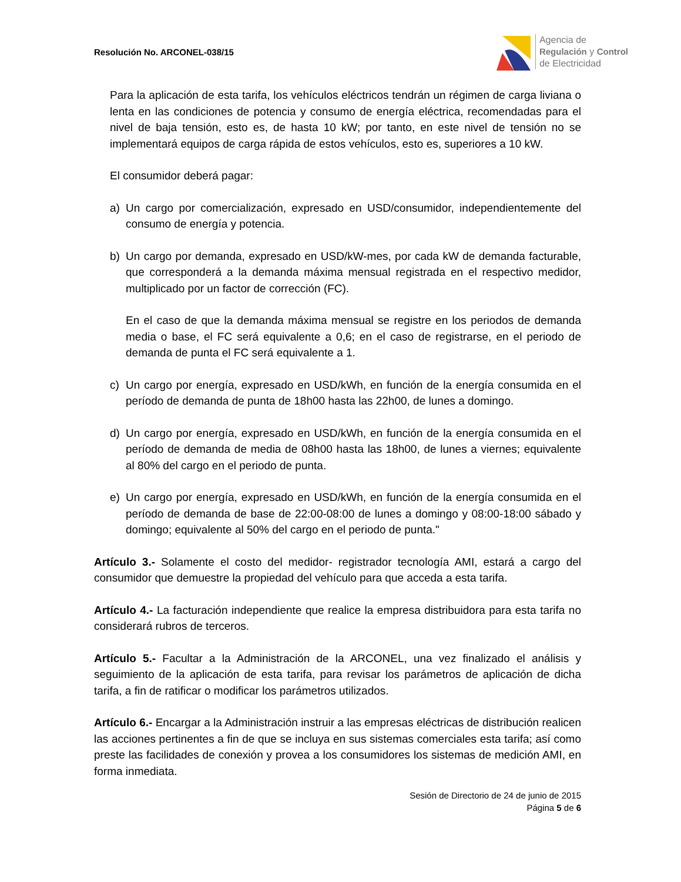Resolución No. ARCONEL-038/15
Agencia de
Regulación y Control
de Electricidad
Para la aplicación de esta tarifa, los vehículos eléctricos tendrán un régimen de carga liviana o lenta en las condiciones de potencia y consumo de energía eléctrica, recomendadas para el nivel de baja tensión, esto es, de hasta 10 kW; por tanto, en este nivel de tensión no se implementará equipos de carga rápida de estos vehículos, esto es, superiores a 10 kW.
El consumidor deberá pagar:
a) Un cargo por comercialización, expresado en USD/consumidor, independientemente del consumo de energía y potencia.
b) Un cargo por demanda, expresado en USD/kW-mes, por cada kW de demanda facturable, que corresponderá a la demanda máxima mensual registrada en el respectivo medidor, multiplicado por un factor de corrección (FC).
En el caso de que la demanda máxima mensual se registre en los periodos de demanda media o base, el FC será equivalente a 0,6; en el caso de registrarse, en el periodo de demanda de punta el FC será equivalente a 1.
c) Un cargo por energía, expresado en USD/kWh, en función de la energía consumida en el período de demanda de punta de 18h00 hasta las 22h00, de lunes a domingo.
d) Un cargo por energía, expresado en USD/kWh, en función de la energía consumida en el período de demanda de media de 08h00 hasta las 18h00, de lunes a viernes; equivalente al 80% del cargo en el periodo de punta.
e) Un cargo por energía, expresado en USD/kWh, en función de la energía consumida en el período de demanda de base de 22:00-08:00 de lunes a domingo y 08:00-18:00 sábado y domingo; equivalente al 50% del cargo en el periodo de punta."
Artículo 3.- Solamente el costo del medidor- registrador tecnología AMI, estará a cargo del consumidor que demuestre la propiedad del vehículo para que acceda a esta tarifa.
Artículo 4.- La facturación independiente que realice la empresa distribuidora para esta tarifa no considerará rubros de terceros.
Artículo 5.- Facultar a la Administración de la ARCONEL, una vez finalizado el análisis y seguimiento de la aplicación de esta tarifa, para revisar los parámetros de aplicación de dicha tarifa, a fin de ratificar o modificar los parámetros utilizados.
Artículo 6.- Encargar a la Administración instruir a las empresas eléctricas de distribución realicen las acciones pertinentes a fin de que se incluya en sus sistemas comerciales esta tarifa; así como preste las facilidades de conexión y provea a los consumidores los sistemas de medición AMI, en forma inmediata.
Sesión de Directorio de 24 de junio de 2015
Página 5 de 6